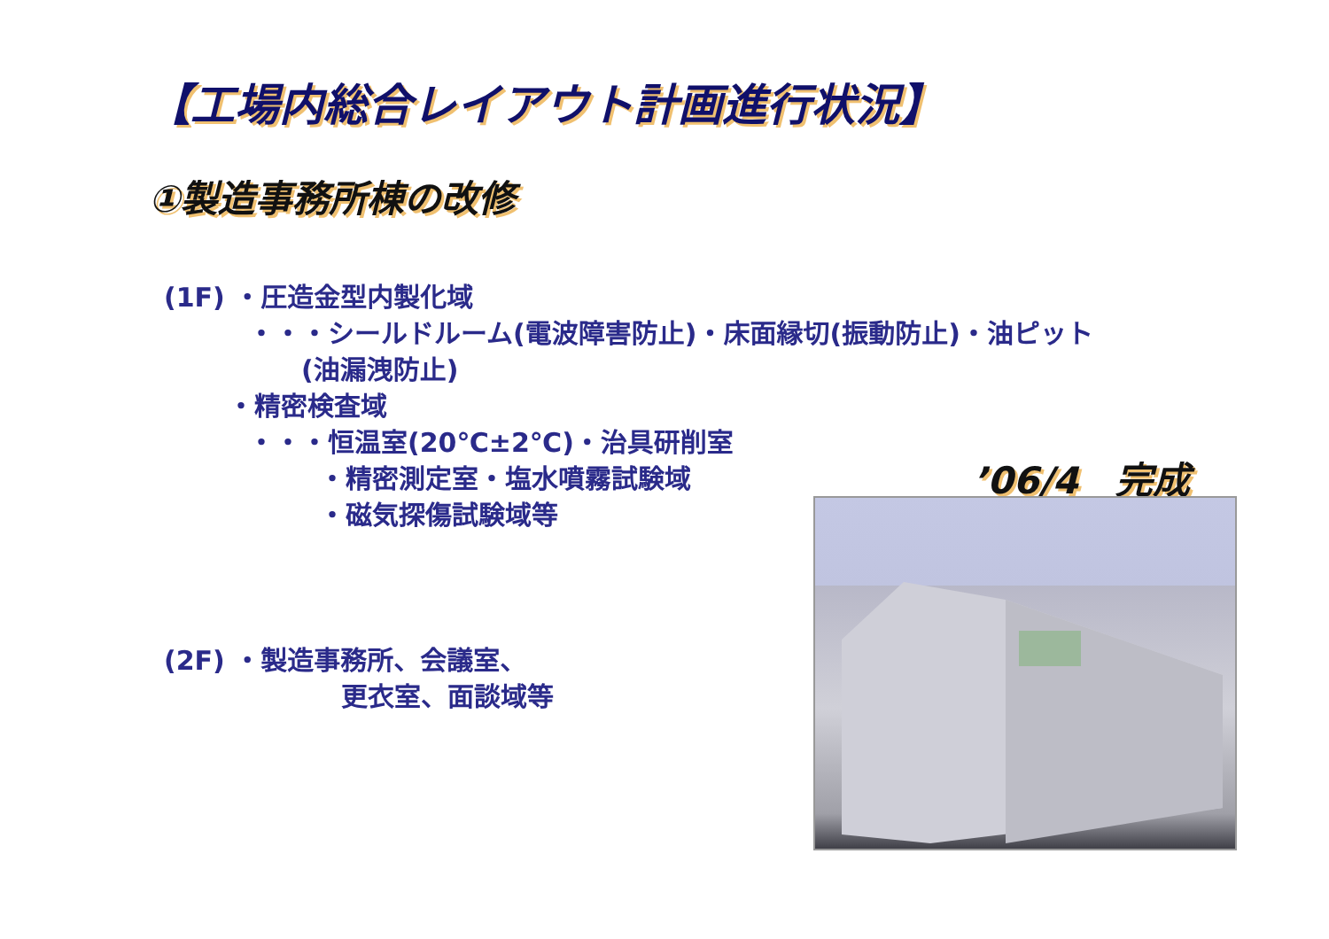【工場内総合レイアウト計画進行状況】
①製造事務所棟の改修
(1F) ・圧造金型内製化域
・・・シールドルーム(電波障害防止)・床面縁切(振動防止)・油ピット
(油漏洩防止)
・精密検査域
・・・恒温室(20℃±2℃)・治具研削室
・精密測定室・塩水噴霧試験域
・磁気探傷試験域等
(2F) ・製造事務所、会議室、
更衣室、面談域等
’06/4　完成